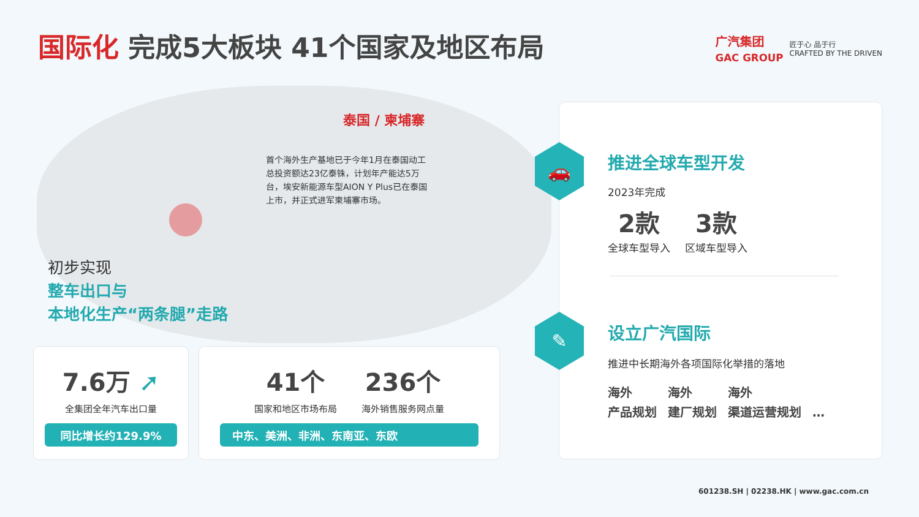国际化 完成5大板块 41个国家及地区布局
广汽集团
GAC GROUP
匠于心 品于行
CRAFTED BY THE DRIVEN
泰国 / 柬埔寨
首个海外生产基地已于今年1月在泰国动工总投资额达23亿泰铢，计划年产能达5万台，埃安新能源车型AION Y Plus已在泰国上市，并正式进军柬埔寨市场。
初步实现
整车出口与
本地化生产“两条腿”走路
7.6万 ➚
全集团全年汽车出口量
同比增长约129.9%
41个
国家和地区市场布局
236个
海外销售服务网点量
中东、美洲、非洲、东南亚、东欧
🚗
推进全球车型开发
2023年完成
2款
全球车型导入
3款
区域车型导入
✎
设立广汽国际
推进中长期海外各项国际化举措的落地
海外
产品规划
海外
建厂规划
海外
渠道运营规划
…
601238.SH | 02238.HK | www.gac.com.cn